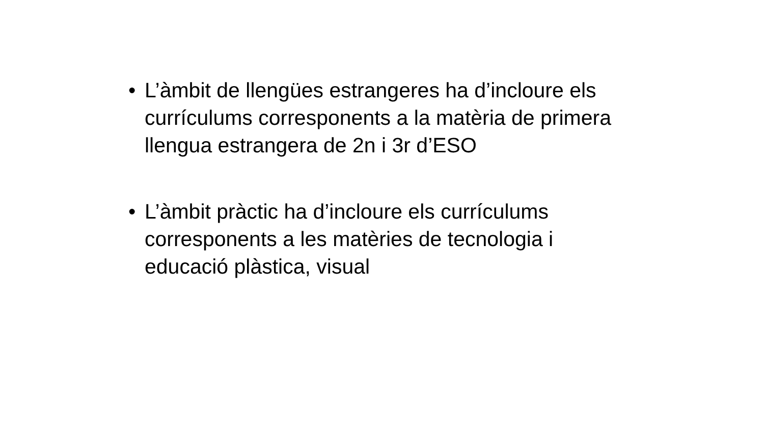• L’àmbit de llengües estrangeres ha d’incloure els currículums corresponents a la matèria de primera llengua estrangera de 2n i 3r d’ESO
• L’àmbit pràctic ha d’incloure els currículums corresponents a les matèries de tecnologia i educació plàstica, visual